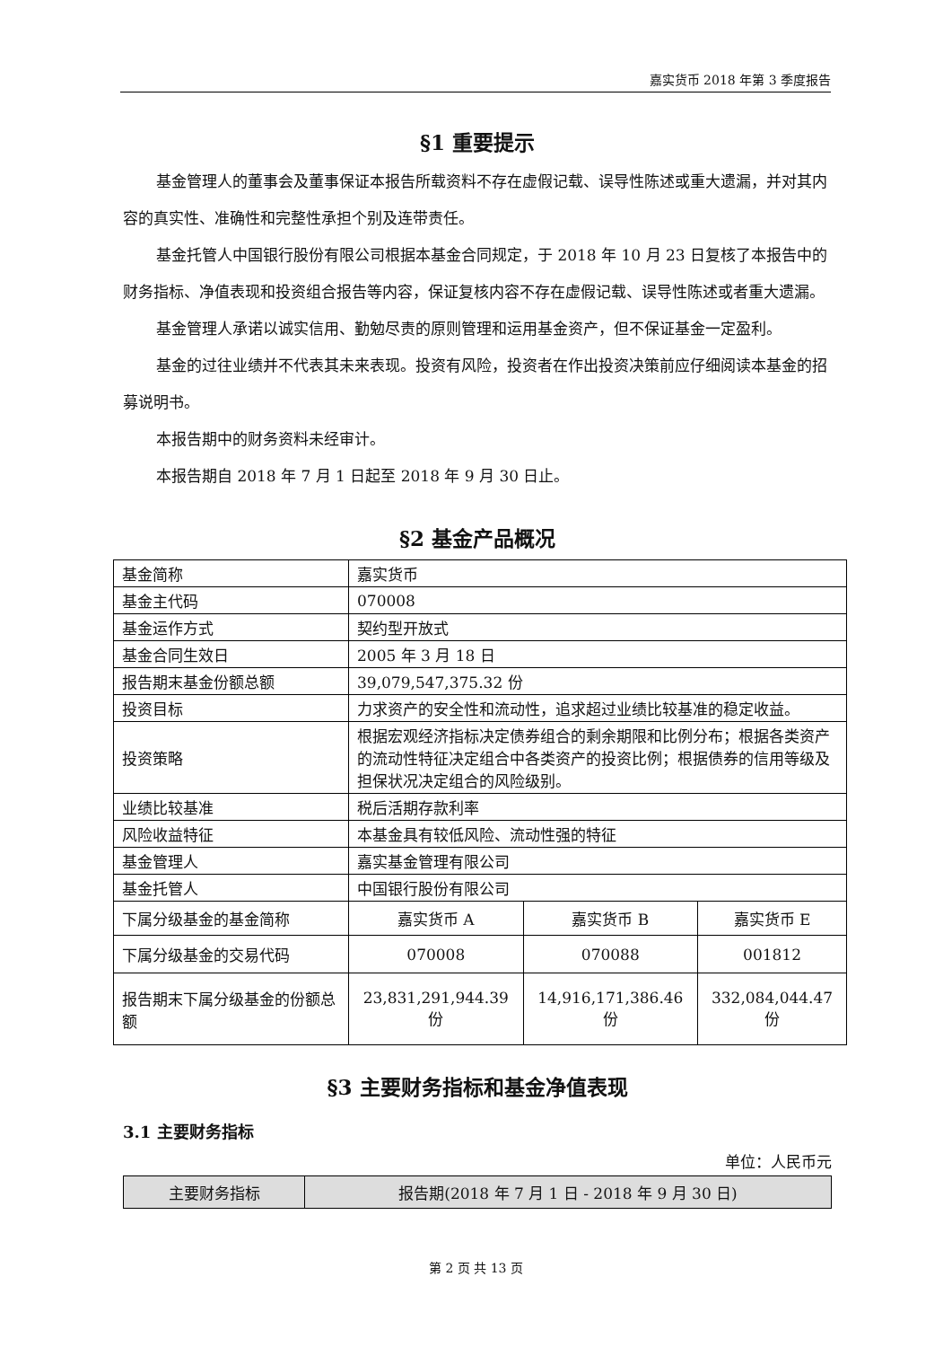嘉实货币 2018 年第 3 季度报告
§1 重要提示
基金管理人的董事会及董事保证本报告所载资料不存在虚假记载、误导性陈述或重大遗漏，并对其内容的真实性、准确性和完整性承担个别及连带责任。
基金托管人中国银行股份有限公司根据本基金合同规定，于 2018 年 10 月 23 日复核了本报告中的财务指标、净值表现和投资组合报告等内容，保证复核内容不存在虚假记载、误导性陈述或者重大遗漏。
基金管理人承诺以诚实信用、勤勉尽责的原则管理和运用基金资产，但不保证基金一定盈利。
基金的过往业绩并不代表其未来表现。投资有风险，投资者在作出投资决策前应仔细阅读本基金的招募说明书。
本报告期中的财务资料未经审计。
本报告期自 2018 年 7 月 1 日起至 2018 年 9 月 30 日止。
§2 基金产品概况
| 基金简称 | 嘉实货币 | | |
| 基金主代码 | 070008 | | |
| 基金运作方式 | 契约型开放式 | | |
| 基金合同生效日 | 2005 年 3 月 18 日 | | |
| 报告期末基金份额总额 | 39,079,547,375.32 份 | | |
| 投资目标 | 力求资产的安全性和流动性，追求超过业绩比较基准的稳定收益。 | | |
| 投资策略 | 根据宏观经济指标决定债券组合的剩余期限和比例分布；根据各类资产的流动性特征决定组合中各类资产的投资比例；根据债券的信用等级及担保状况决定组合的风险级别。 | | |
| 业绩比较基准 | 税后活期存款利率 | | |
| 风险收益特征 | 本基金具有较低风险、流动性强的特征 | | |
| 基金管理人 | 嘉实基金管理有限公司 | | |
| 基金托管人 | 中国银行股份有限公司 | | |
| 下属分级基金的基金简称 | 嘉实货币 A | 嘉实货币 B | 嘉实货币 E |
| 下属分级基金的交易代码 | 070008 | 070088 | 001812 |
| 报告期末下属分级基金的份额总额 | 23,831,291,944.39 份 | 14,916,171,386.46 份 | 332,084,044.47 份 |
§3 主要财务指标和基金净值表现
3.1 主要财务指标
单位：人民币元
| 主要财务指标 | 报告期(2018 年 7 月 1 日 - 2018 年 9 月 30 日) |
第 2 页 共 13 页